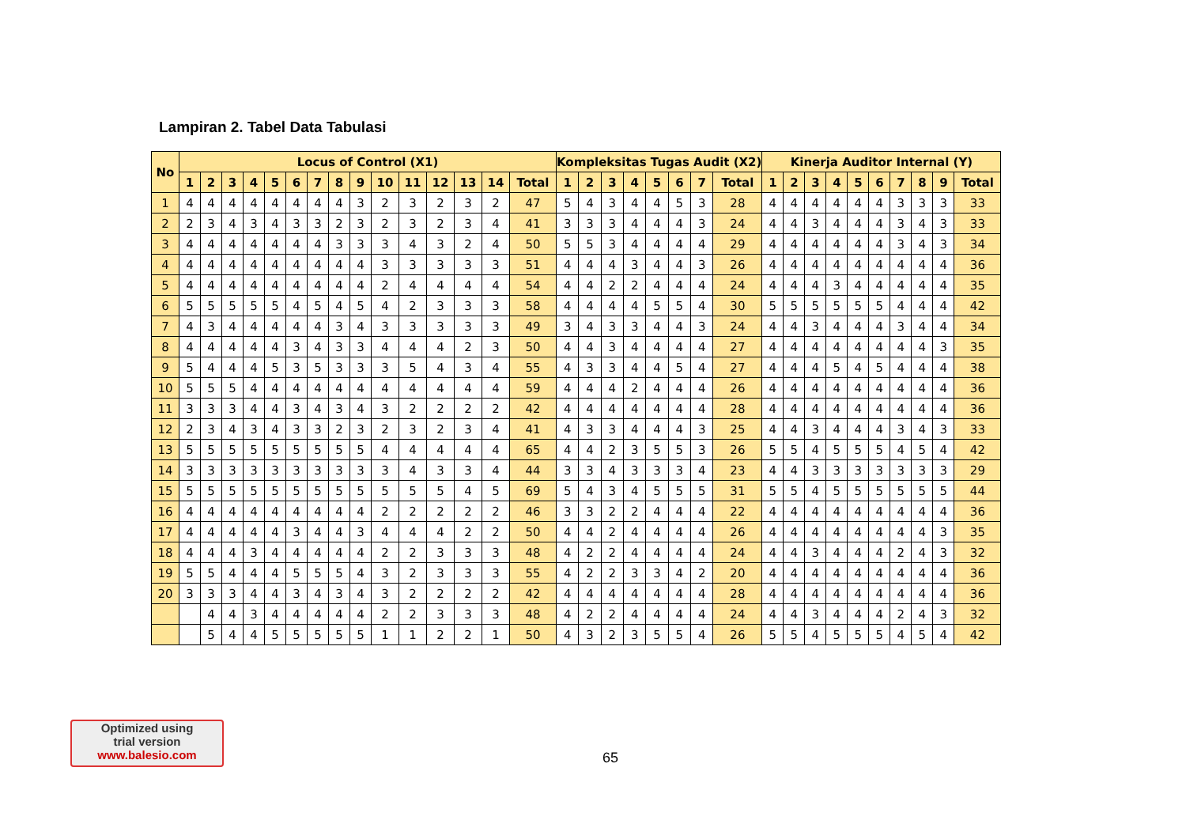Lampiran 2. Tabel Data Tabulasi
| No | Locus of Control (X1) | | | | | | | | | | | | | | | Kompleksitas Tugas Audit (X2) | | | | | | | | Kinerja Auditor Internal (Y) | | | | | | | | | |
| --- | --- | --- | --- | --- | --- | --- | --- | --- | --- | --- | --- | --- | --- | --- | --- | --- | --- | --- | --- | --- | --- | --- | --- | --- | --- | --- | --- | --- | --- | --- | --- | --- | --- |
| | 1 | 2 | 3 | 4 | 5 | 6 | 7 | 8 | 9 | 10 | 11 | 12 | 13 | 14 | Total | 1 | 2 | 3 | 4 | 5 | 6 | 7 | Total | 1 | 2 | 3 | 4 | 5 | 6 | 7 | 8 | 9 | Total |
| 1 | 4 | 4 | 4 | 4 | 4 | 4 | 4 | 4 | 3 | 2 | 3 | 2 | 3 | 2 | 47 | 5 | 4 | 3 | 4 | 4 | 5 | 3 | 28 | 4 | 4 | 4 | 4 | 4 | 4 | 3 | 3 | 3 | 33 |
| 2 | 2 | 3 | 4 | 3 | 4 | 3 | 3 | 2 | 3 | 2 | 3 | 2 | 3 | 4 | 41 | 3 | 3 | 3 | 4 | 4 | 4 | 3 | 24 | 4 | 4 | 3 | 4 | 4 | 4 | 3 | 4 | 3 | 33 |
| 3 | 4 | 4 | 4 | 4 | 4 | 4 | 4 | 3 | 3 | 3 | 4 | 3 | 2 | 4 | 50 | 5 | 5 | 3 | 4 | 4 | 4 | 4 | 29 | 4 | 4 | 4 | 4 | 4 | 4 | 3 | 4 | 3 | 34 |
| 4 | 4 | 4 | 4 | 4 | 4 | 4 | 4 | 4 | 4 | 3 | 3 | 3 | 3 | 3 | 51 | 4 | 4 | 4 | 3 | 4 | 4 | 3 | 26 | 4 | 4 | 4 | 4 | 4 | 4 | 4 | 4 | 4 | 36 |
| 5 | 4 | 4 | 4 | 4 | 4 | 4 | 4 | 4 | 4 | 2 | 4 | 4 | 4 | 4 | 54 | 4 | 4 | 2 | 2 | 4 | 4 | 4 | 24 | 4 | 4 | 4 | 3 | 4 | 4 | 4 | 4 | 4 | 35 |
| 6 | 5 | 5 | 5 | 5 | 5 | 4 | 5 | 4 | 5 | 4 | 2 | 3 | 3 | 3 | 58 | 4 | 4 | 4 | 4 | 5 | 5 | 4 | 30 | 5 | 5 | 5 | 5 | 5 | 5 | 4 | 4 | 4 | 42 |
| 7 | 4 | 3 | 4 | 4 | 4 | 4 | 4 | 3 | 4 | 3 | 3 | 3 | 3 | 3 | 49 | 3 | 4 | 3 | 3 | 4 | 4 | 3 | 24 | 4 | 4 | 3 | 4 | 4 | 4 | 3 | 4 | 4 | 34 |
| 8 | 4 | 4 | 4 | 4 | 4 | 3 | 4 | 3 | 3 | 4 | 4 | 4 | 2 | 3 | 50 | 4 | 4 | 3 | 4 | 4 | 4 | 4 | 27 | 4 | 4 | 4 | 4 | 4 | 4 | 4 | 4 | 3 | 35 |
| 9 | 5 | 4 | 4 | 4 | 5 | 3 | 5 | 3 | 3 | 3 | 5 | 4 | 3 | 4 | 55 | 4 | 3 | 3 | 4 | 4 | 5 | 4 | 27 | 4 | 4 | 4 | 5 | 4 | 5 | 4 | 4 | 4 | 38 |
| 10 | 5 | 5 | 5 | 4 | 4 | 4 | 4 | 4 | 4 | 4 | 4 | 4 | 4 | 4 | 59 | 4 | 4 | 4 | 2 | 4 | 4 | 4 | 26 | 4 | 4 | 4 | 4 | 4 | 4 | 4 | 4 | 4 | 36 |
| 11 | 3 | 3 | 3 | 4 | 4 | 3 | 4 | 3 | 4 | 3 | 2 | 2 | 2 | 2 | 42 | 4 | 4 | 4 | 4 | 4 | 4 | 4 | 28 | 4 | 4 | 4 | 4 | 4 | 4 | 4 | 4 | 4 | 36 |
| 12 | 2 | 3 | 4 | 3 | 4 | 3 | 3 | 2 | 3 | 2 | 3 | 2 | 3 | 4 | 41 | 4 | 3 | 3 | 4 | 4 | 4 | 3 | 25 | 4 | 4 | 3 | 4 | 4 | 4 | 3 | 4 | 3 | 33 |
| 13 | 5 | 5 | 5 | 5 | 5 | 5 | 5 | 5 | 5 | 4 | 4 | 4 | 4 | 4 | 65 | 4 | 4 | 2 | 3 | 5 | 5 | 3 | 26 | 5 | 5 | 4 | 5 | 5 | 5 | 4 | 5 | 4 | 42 |
| 14 | 3 | 3 | 3 | 3 | 3 | 3 | 3 | 3 | 3 | 3 | 4 | 3 | 3 | 4 | 44 | 3 | 3 | 4 | 3 | 3 | 3 | 4 | 23 | 4 | 4 | 3 | 3 | 3 | 3 | 3 | 3 | 3 | 29 |
| 15 | 5 | 5 | 5 | 5 | 5 | 5 | 5 | 5 | 5 | 5 | 5 | 5 | 4 | 5 | 69 | 5 | 4 | 3 | 4 | 5 | 5 | 5 | 31 | 5 | 5 | 4 | 5 | 5 | 5 | 5 | 5 | 5 | 44 |
| 16 | 4 | 4 | 4 | 4 | 4 | 4 | 4 | 4 | 4 | 2 | 2 | 2 | 2 | 2 | 46 | 3 | 3 | 2 | 2 | 4 | 4 | 4 | 22 | 4 | 4 | 4 | 4 | 4 | 4 | 4 | 4 | 4 | 36 |
| 17 | 4 | 4 | 4 | 4 | 4 | 3 | 4 | 4 | 3 | 4 | 4 | 4 | 2 | 2 | 50 | 4 | 4 | 2 | 4 | 4 | 4 | 4 | 26 | 4 | 4 | 4 | 4 | 4 | 4 | 4 | 4 | 3 | 35 |
| 18 | 4 | 4 | 4 | 3 | 4 | 4 | 4 | 4 | 4 | 2 | 2 | 3 | 3 | 3 | 48 | 4 | 2 | 2 | 4 | 4 | 4 | 4 | 24 | 4 | 4 | 3 | 4 | 4 | 4 | 2 | 4 | 3 | 32 |
| 19 | 5 | 5 | 4 | 4 | 4 | 5 | 5 | 5 | 4 | 3 | 2 | 3 | 3 | 3 | 55 | 4 | 2 | 2 | 3 | 3 | 4 | 2 | 20 | 4 | 4 | 4 | 4 | 4 | 4 | 4 | 4 | 4 | 36 |
| 20 | 3 | 3 | 3 | 4 | 4 | 3 | 4 | 3 | 4 | 3 | 2 | 2 | 2 | 2 | 42 | 4 | 4 | 4 | 4 | 4 | 4 | 4 | 28 | 4 | 4 | 4 | 4 | 4 | 4 | 4 | 4 | 4 | 36 |
| | | 4 | 4 | 3 | 4 | 4 | 4 | 4 | 4 | 2 | 2 | 3 | 3 | 3 | 48 | 4 | 2 | 2 | 4 | 4 | 4 | 4 | 24 | 4 | 4 | 3 | 4 | 4 | 4 | 2 | 4 | 3 | 32 |
| | | 5 | 4 | 4 | 5 | 5 | 5 | 5 | 5 | 1 | 1 | 2 | 2 | 1 | 50 | 4 | 3 | 2 | 3 | 5 | 5 | 4 | 26 | 5 | 5 | 4 | 5 | 5 | 5 | 4 | 5 | 4 | 42 |
Optimized using
trial version
www.balesio.com
65